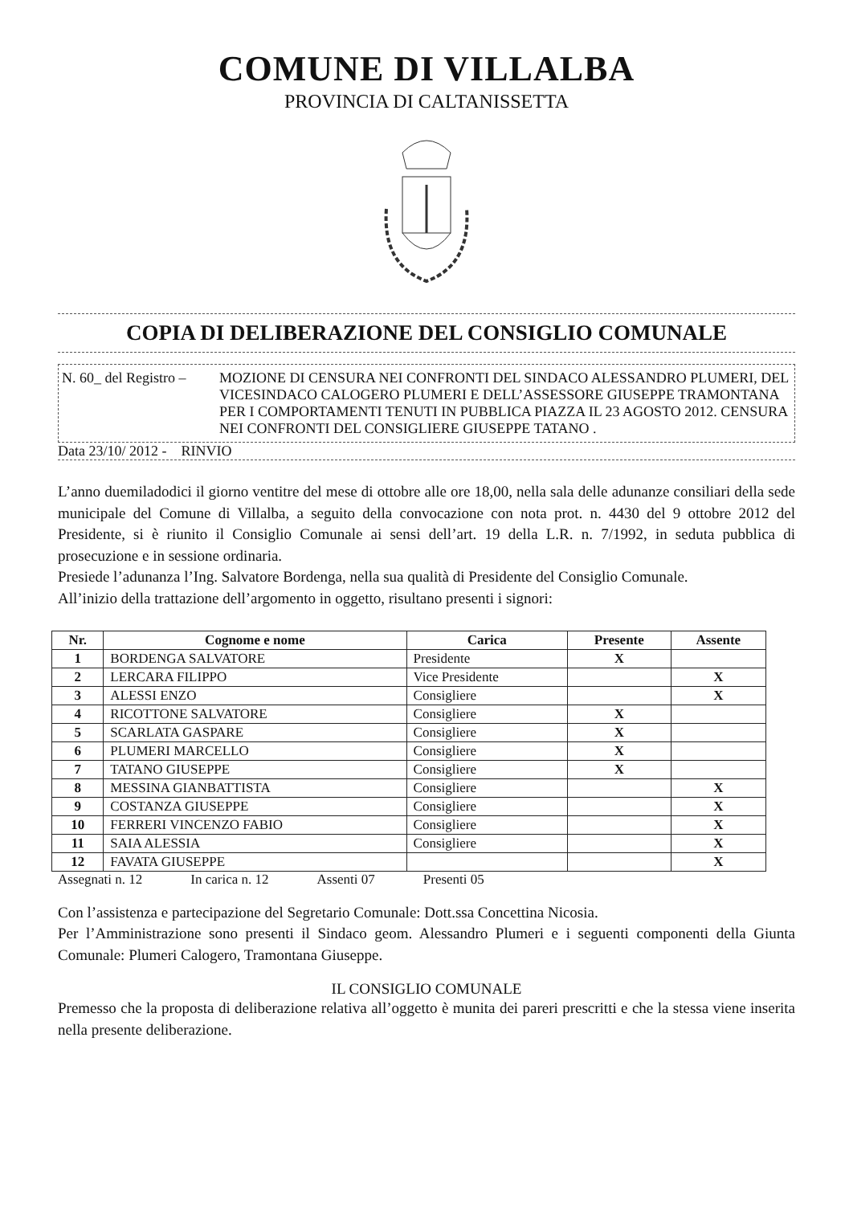COMUNE DI VILLALBA
PROVINCIA DI CALTANISSETTA
COPIA DI DELIBERAZIONE DEL CONSIGLIO COMUNALE
N. 60_ del Registro –
MOZIONE DI CENSURA NEI CONFRONTI DEL SINDACO ALESSANDRO PLUMERI, DEL VICESINDACO CALOGERO PLUMERI E DELL’ASSESSORE GIUSEPPE TRAMONTANA PER I COMPORTAMENTI TENUTI IN PUBBLICA PIAZZA IL 23 AGOSTO 2012. CENSURA NEI CONFRONTI DEL CONSIGLIERE GIUSEPPE TATANO .
Data 23/10/ 2012 - RINVIO
L’anno duemiladodici il giorno ventitre del mese di ottobre alle ore 18,00, nella sala delle adunanze consiliari della sede municipale del Comune di Villalba, a seguito della convocazione con nota prot. n. 4430 del 9 ottobre 2012 del Presidente, si è riunito il Consiglio Comunale ai sensi dell’art. 19 della L.R. n. 7/1992, in seduta pubblica di prosecuzione e in sessione ordinaria.
Presiede l’adunanza l’Ing. Salvatore Bordenga, nella sua qualità di Presidente del Consiglio Comunale.
All’inizio della trattazione dell’argomento in oggetto, risultano presenti i signori:
| Nr. | Cognome e nome | Carica | Presente | Assente |
| --- | --- | --- | --- | --- |
| 1 | BORDENGA SALVATORE | Presidente | X | |
| 2 | LERCARA FILIPPO | Vice Presidente | | X |
| 3 | ALESSI ENZO | Consigliere | | X |
| 4 | RICOTTONE SALVATORE | Consigliere | X | |
| 5 | SCARLATA GASPARE | Consigliere | X | |
| 6 | PLUMERI MARCELLO | Consigliere | X | |
| 7 | TATANO GIUSEPPE | Consigliere | X | |
| 8 | MESSINA GIANBATTISTA | Consigliere | | X |
| 9 | COSTANZA GIUSEPPE | Consigliere | | X |
| 10 | FERRERI VINCENZO FABIO | Consigliere | | X |
| 11 | SAIA ALESSIA | Consigliere | | X |
| 12 | FAVATA GIUSEPPE | | | X |
Assegnati n. 12 In carica n. 12 Assenti 07 Presenti 05
Con l’assistenza e partecipazione del Segretario Comunale: Dott.ssa Concettina Nicosia.
Per l’Amministrazione sono presenti il Sindaco geom. Alessandro Plumeri e i seguenti componenti della Giunta Comunale: Plumeri Calogero, Tramontana Giuseppe.
IL CONSIGLIO COMUNALE
Premesso che la proposta di deliberazione relativa all’oggetto è munita dei pareri prescritti e che la stessa viene inserita nella presente deliberazione.